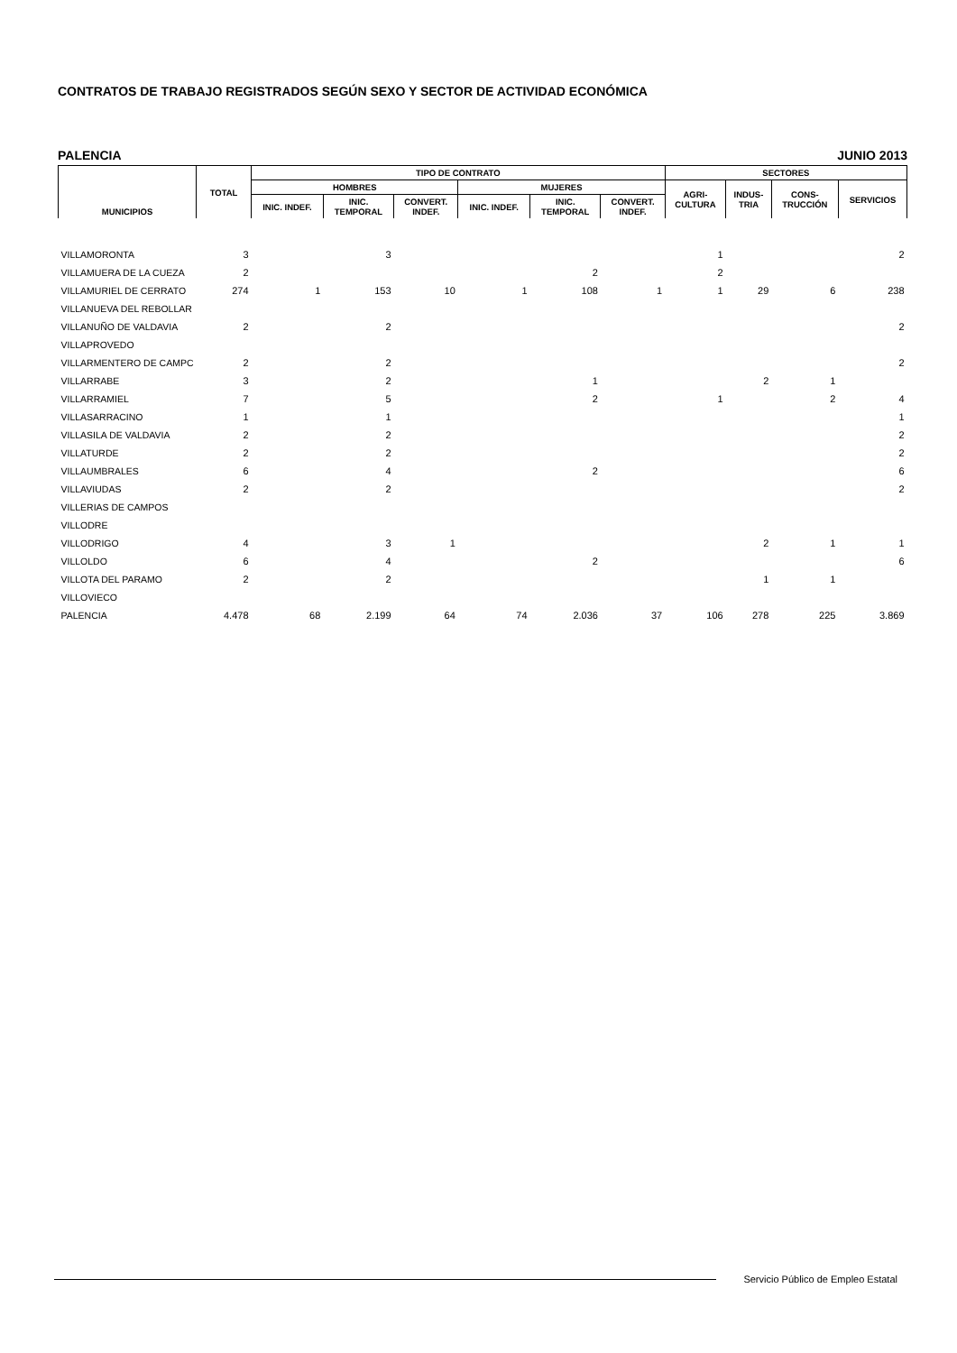CONTRATOS DE TRABAJO REGISTRADOS SEGÚN SEXO Y SECTOR DE ACTIVIDAD ECONÓMICA
PALENCIA JUNIO 2013
| MUNICIPIOS | TOTAL | TIPO DE CONTRATO | | | | | | SECTORES | | | |
| --- | --- | --- | --- | --- | --- | --- | --- | --- | --- | --- | --- |
| | | HOMBRES | | | MUJERES | | | AGRI- CULTURA | INDUS- TRIA | CONS- TRUCCIÓN | SERVICIOS |
| | | INIC. INDEF. | INIC. TEMPORAL | CONVERT. INDEF. | INIC. INDEF. | INIC. TEMPORAL | CONVERT. INDEF. | | | | |
| VILLAMORONTA | 3 | | 3 | | | | | 1 | | | 2 |
| VILLAMUERA DE LA CUEZA | 2 | | | | | 2 | | 2 | | | |
| VILLAMURIEL DE CERRATO | 274 | 1 | 153 | 10 | 1 | 108 | 1 | 1 | 29 | 6 | 238 |
| VILLANUEVA DEL REBOLLAR | | | | | | | | | | | |
| VILLANUÑO DE VALDAVIA | 2 | | 2 | | | | | | | | 2 |
| VILLAPROVEDO | | | | | | | | | | | |
| VILLARMENTERO DE CAMPC | 2 | | 2 | | | | | | | | 2 |
| VILLARRABE | 3 | | 2 | | | 1 | | | 2 | 1 | |
| VILLARRAMIEL | 7 | | 5 | | | 2 | | 1 | | 2 | 4 |
| VILLASARRACINO | 1 | | 1 | | | | | | | | 1 |
| VILLASILA DE VALDAVIA | 2 | | 2 | | | | | | | | 2 |
| VILLATURDE | 2 | | 2 | | | | | | | | 2 |
| VILLAUMBRALES | 6 | | 4 | | | 2 | | | | | 6 |
| VILLAVIUDAS | 2 | | 2 | | | | | | | | 2 |
| VILLERIAS DE CAMPOS | | | | | | | | | | | |
| VILLODRE | | | | | | | | | | | |
| VILLODRIGO | 4 | | 3 | 1 | | | | | 2 | 1 | 1 |
| VILLOLDO | 6 | | 4 | | | 2 | | | | | 6 |
| VILLOTA DEL PARAMO | 2 | | 2 | | | | | | 1 | 1 | |
| VILLOVIECO | | | | | | | | | | | |
| PALENCIA | 4.478 | 68 | 2.199 | 64 | 74 | 2.036 | 37 | 106 | 278 | 225 | 3.869 |
Servicio Público de Empleo Estatal